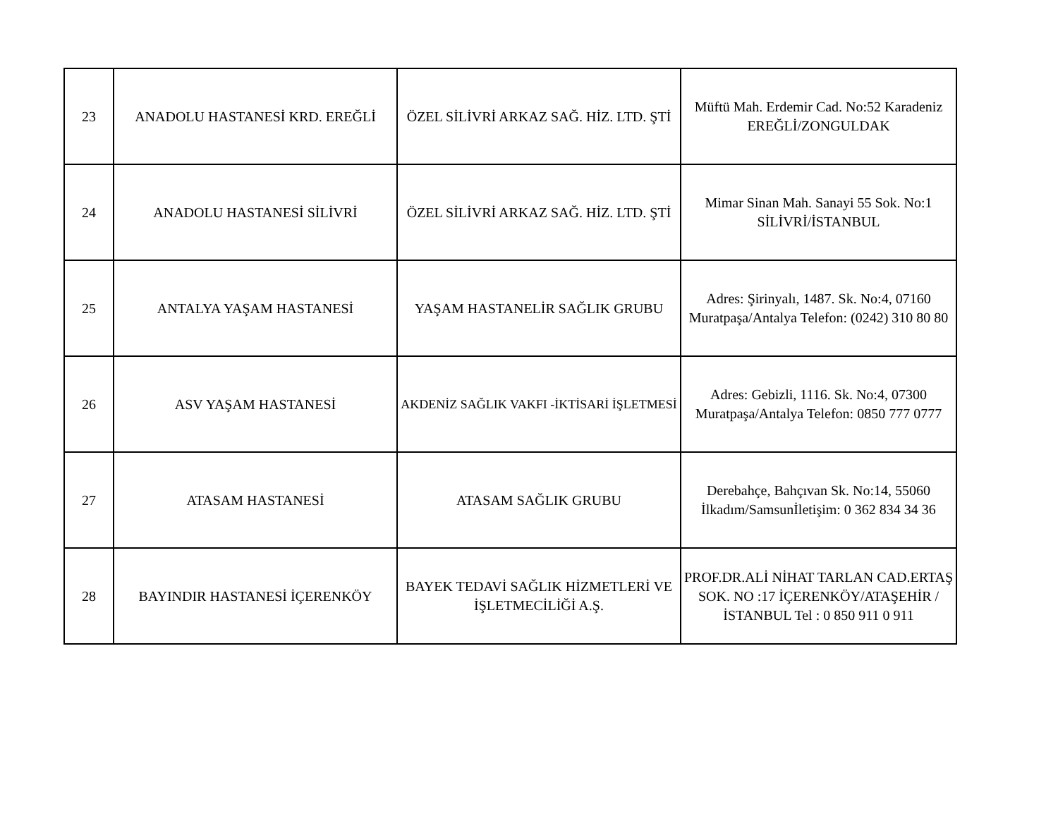| 23 | ANADOLU HASTANESİ KRD. EREĞLİ | ÖZEL SİLİVRİ ARKAZ SAĞ. HİZ. LTD. ŞTİ | Müftü Mah. Erdemir Cad. No:52 Karadeniz EREĞLİ/ZONGULDAK |
| 24 | ANADOLU HASTANESİ SİLİVRİ | ÖZEL SİLİVRİ ARKAZ SAĞ. HİZ. LTD. ŞTİ | Mimar Sinan Mah. Sanayi 55 Sok. No:1 SİLİVRİ/İSTANBUL |
| 25 | ANTALYA YAŞAM HASTANESİ | YAŞAM HASTANELİR SAĞLIK GRUBU | Adres: Şirinyalı, 1487. Sk. No:4, 07160 Muratpaşa/Antalya Telefon: (0242) 310 80 80 |
| 26 | ASV YAŞAM HASTANESİ | AKDENİZ SAĞLIK VAKFI -İKTİSARİ İŞLETMESİ | Adres: Gebizli, 1116. Sk. No:4, 07300 Muratpaşa/Antalya Telefon: 0850 777 0777 |
| 27 | ATASAM HASTANESİ | ATASAM SAĞLIK GRUBU | Derebahçe, Bahçıvan Sk. No:14, 55060 İlkadım/Samsunİletişim: 0 362 834 34 36 |
| 28 | BAYINDIR HASTANESİ İÇERENKÖY | BAYEK TEDAVİ SAĞLIK HİZMETLERİ VE İŞLETMECİLİĞİ A.Ş. | PROF.DR.ALİ NİHAT TARLAN CAD.ERTAŞ SOK. NO :17 İÇERENKÖY/ATAŞEHİR /İSTANBUL Tel : 0 850 911 0 911 |